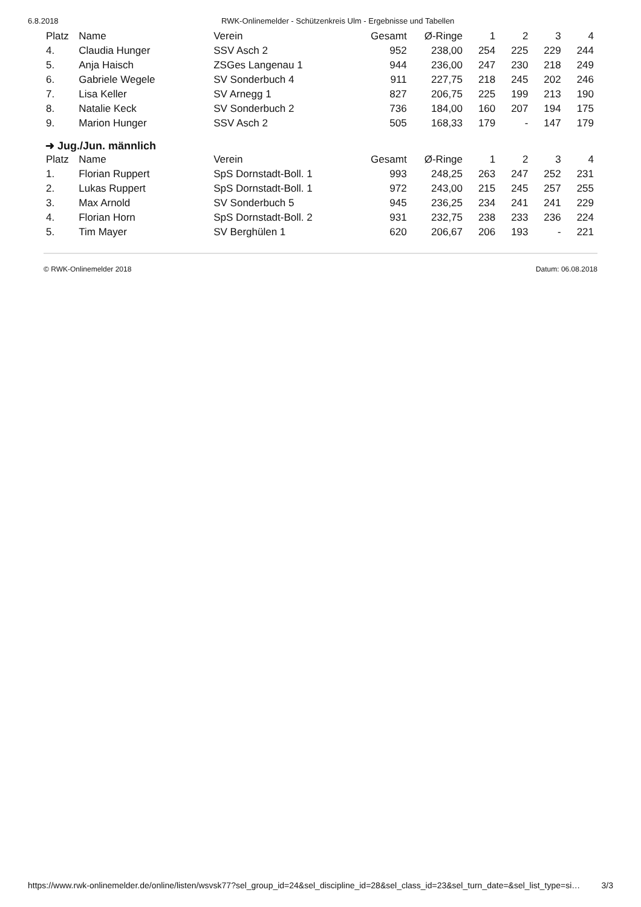6.8.2018 RWK-Onlinemelder - Schützenkreis Ulm - Ergebnisse und Tabellen
| Platz | Name | Verein | Gesamt | Ø-Ringe | 1 | 2 | 3 | 4 |
| --- | --- | --- | --- | --- | --- | --- | --- | --- |
| 4. | Claudia Hunger | SSV Asch 2 | 952 | 238,00 | 254 | 225 | 229 | 244 |
| 5. | Anja Haisch | ZSGes Langenau 1 | 944 | 236,00 | 247 | 230 | 218 | 249 |
| 6. | Gabriele Wegele | SV Sonderbuch 4 | 911 | 227,75 | 218 | 245 | 202 | 246 |
| 7. | Lisa Keller | SV Arnegg 1 | 827 | 206,75 | 225 | 199 | 213 | 190 |
| 8. | Natalie Keck | SV Sonderbuch 2 | 736 | 184,00 | 160 | 207 | 194 | 175 |
| 9. | Marion Hunger | SSV Asch 2 | 505 | 168,33 | 179 | - | 147 | 179 |
➜ Jug./Jun. männlich
| Platz | Name | Verein | Gesamt | Ø-Ringe | 1 | 2 | 3 | 4 |
| --- | --- | --- | --- | --- | --- | --- | --- | --- |
| 1. | Florian Ruppert | SpS Dornstadt-Boll. 1 | 993 | 248,25 | 263 | 247 | 252 | 231 |
| 2. | Lukas Ruppert | SpS Dornstadt-Boll. 1 | 972 | 243,00 | 215 | 245 | 257 | 255 |
| 3. | Max Arnold | SV Sonderbuch 5 | 945 | 236,25 | 234 | 241 | 241 | 229 |
| 4. | Florian Horn | SpS Dornstadt-Boll. 2 | 931 | 232,75 | 238 | 233 | 236 | 224 |
| 5. | Tim Mayer | SV Berghülen 1 | 620 | 206,67 | 206 | 193 | - | 221 |
© RWK-Onlinemelder 2018 Datum: 06.08.2018
https://www.rwk-onlinemelder.de/online/listen/wsvsk77?sel_group_id=24&sel_discipline_id=28&sel_class_id=23&sel_turn_date=&sel_list_type=si… 3/3